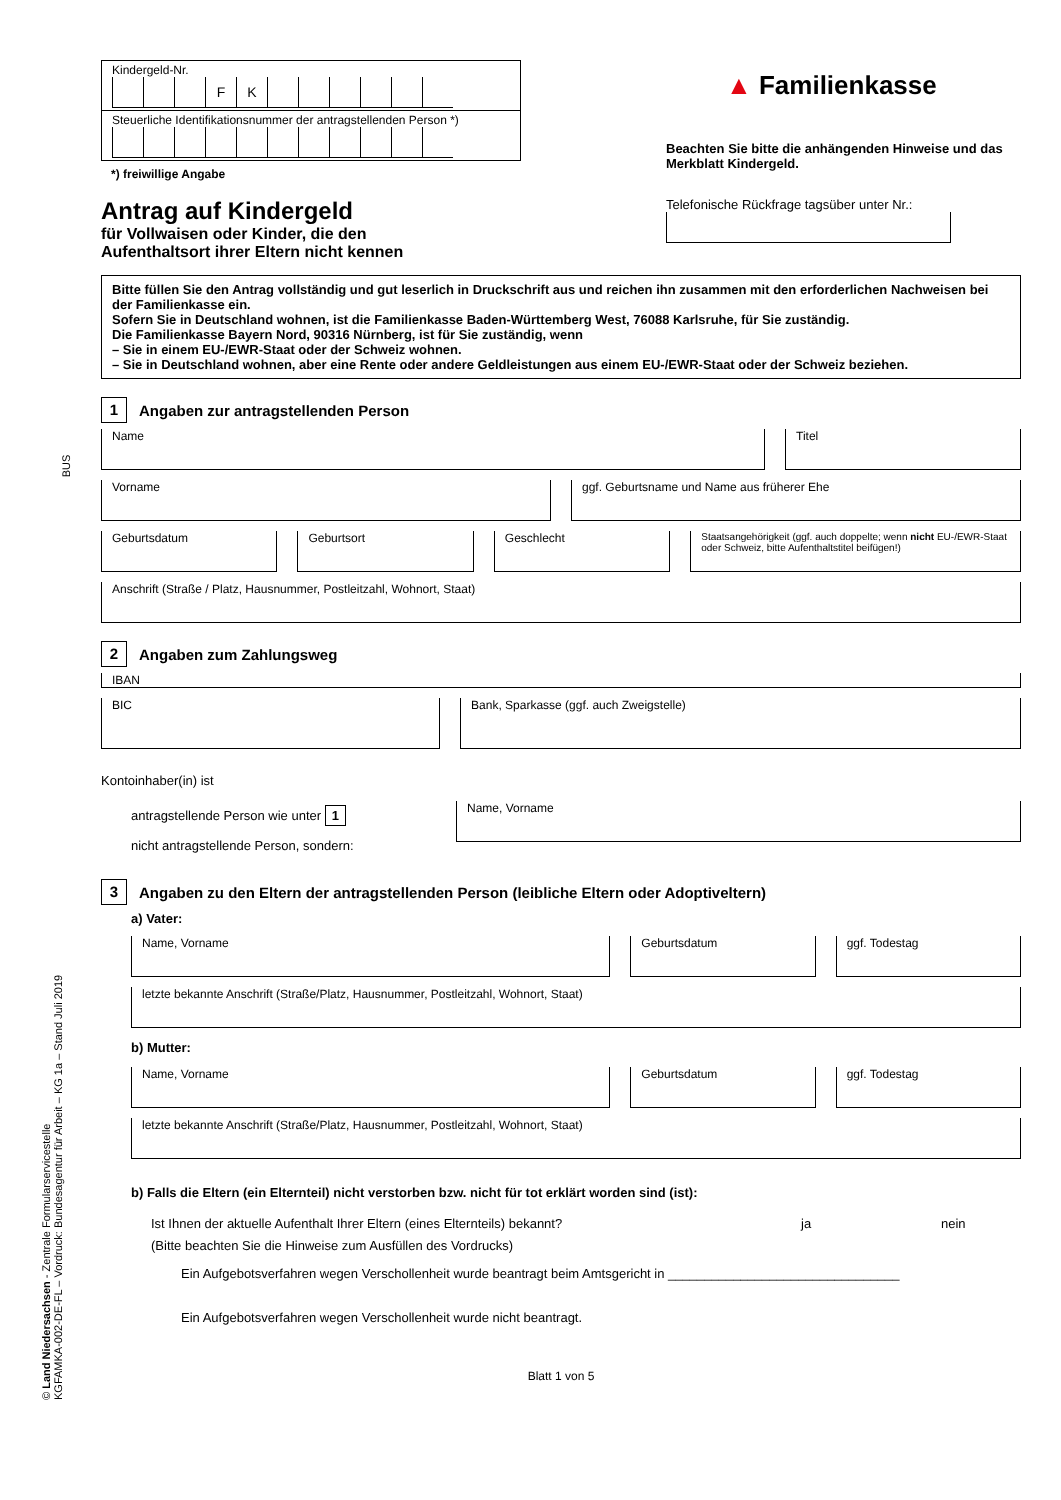Kindergeld-Nr.
FK
Steuerliche Identifikationsnummer der antragstellenden Person *)
*) freiwillige Angabe
▲ Familienkasse
Beachten Sie bitte die anhängenden Hinweise und das Merkblatt Kindergeld.
Antrag auf Kindergeld
für Vollwaisen oder Kinder, die den
Aufenthaltsort ihrer Eltern nicht kennen
Telefonische Rückfrage tagsüber unter Nr.:
Bitte füllen Sie den Antrag vollständig und gut leserlich in Druckschrift aus und reichen ihn zusammen mit den erforderlichen Nachweisen bei der Familienkasse ein.
Sofern Sie in Deutschland wohnen, ist die Familienkasse Baden-Württemberg West, 76088 Karlsruhe, für Sie zuständig.
Die Familienkasse Bayern Nord, 90316 Nürnberg, ist für Sie zuständig, wenn
– Sie in einem EU-/EWR-Staat oder der Schweiz wohnen.
– Sie in Deutschland wohnen, aber eine Rente oder andere Geldleistungen aus einem EU-/EWR-Staat oder der Schweiz beziehen.
1 Angaben zur antragstellenden Person
Name Titel
Vorname ggf. Geburtsname und Name aus früherer Ehe
Geburtsdatum Geburtsort Geschlecht
Staatsangehörigkeit (ggf. auch doppelte; wenn nicht EU-/EWR-Staat oder Schweiz, bitte Aufenthaltstitel beifügen!)
Anschrift (Straße / Platz, Hausnummer, Postleitzahl, Wohnort, Staat)
2 Angaben zum Zahlungsweg
IBAN
BIC
Bank, Sparkasse (ggf. auch Zweigstelle)
Kontoinhaber(in) ist
antragstellende Person wie unter 1
nicht antragstellende Person, sondern:
Name, Vorname
3 Angaben zu den Eltern der antragstellenden Person (leibliche Eltern oder Adoptiveltern)
a) Vater:
Name, Vorname Geburtsdatum ggf. Todestag
letzte bekannte Anschrift (Straße/Platz, Hausnummer, Postleitzahl, Wohnort, Staat)
b) Mutter:
Name, Vorname Geburtsdatum ggf. Todestag
letzte bekannte Anschrift (Straße/Platz, Hausnummer, Postleitzahl, Wohnort, Staat)
b) Falls die Eltern (ein Elternteil) nicht verstorben bzw. nicht für tot erklärt worden sind (ist):
Ist Ihnen der aktuelle Aufenthalt Ihrer Eltern (eines Elternteils) bekannt? ja nein
(Bitte beachten Sie die Hinweise zum Ausfüllen des Vordrucks)
Ein Aufgebotsverfahren wegen Verschollenheit wurde beantragt beim Amtsgericht in ________________________________
Ein Aufgebotsverfahren wegen Verschollenheit wurde nicht beantragt.
Blatt 1 von 5
BUS
© Land Niedersachsen - Zentrale Formularservicestelle
KGFAMKA-002-DE-FL – Vordruck: Bundesagentur für Arbeit – KG 1a – Stand Juli 2019